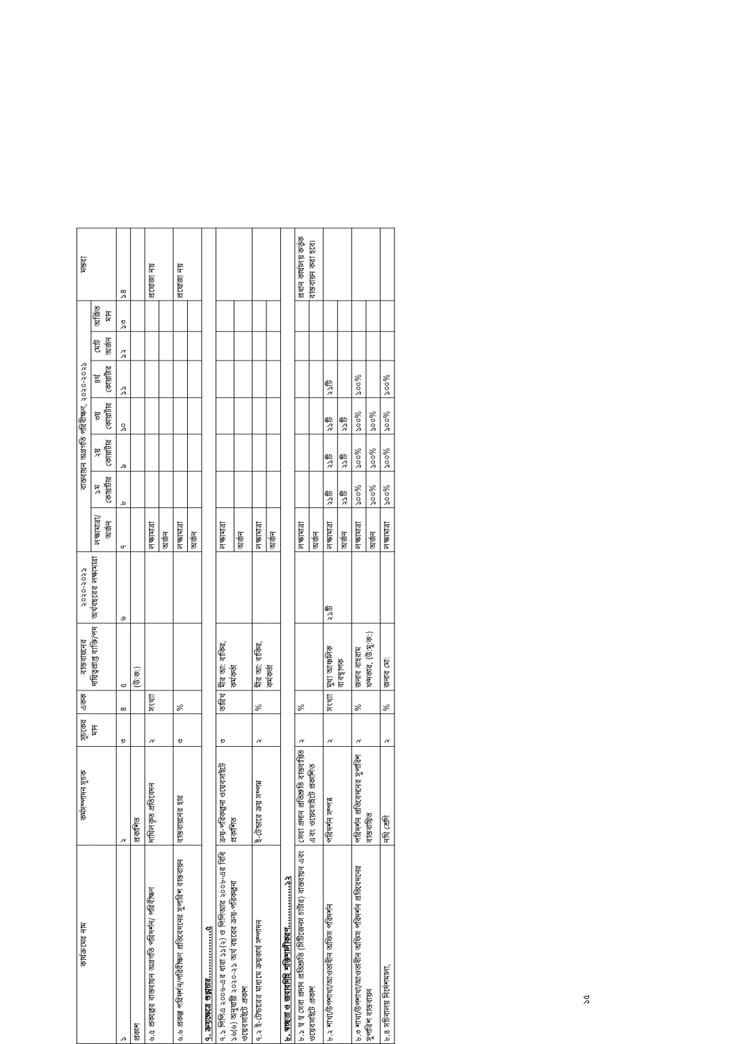| কার্যক্রমের নাম | কর্মসম্পাদন সূচক | সূচকের মান | একক | বাস্তবায়নের দায়িত্বপ্রাপ্ত ব্যক্তি/পদ | ২০২০-২০২১ অর্থবছরের লক্ষ্যমাত্রা | বাস্তবায়ন অগ্রগতি পরিবীক্ষণ, ২০২০-২০২১ | | | | | | | মন্তব্য |
| --- | --- | --- | --- | --- | --- | --- | --- | --- | --- | --- | --- | --- | --- |
| | | | | | | লক্ষ্যমাত্রা/ অর্জন | ১ম কোয়ার্টার | ২য় কোয়ার্টার | ৩য় কোয়ার্টার | ৪র্থ কোয়ার্টার | মোট অর্জন | অর্জিত মান | |
| ১ | ২ | ৩ | ৪ | ৫ | ৬ | ৭ | ৮ | ৯ | ১০ | ১১ | ১২ | ১৩ | ১৪ |
| প্রকাশ | প্রকাশিত | | | (উ:ক:) | | | | | | | | | |
| ৬.৫ প্রকল্পের বাস্তবায়ন অগ্রগতি পরিদর্শন/ পরিবীক্ষণ | দাখিলকৃত প্রতিবেদন | ২ | সংখ্যা | | | লক্ষ্যমাত্রা | | | | | | | প্রযোজ্য নয় |
| | | | | | | অর্জন | | | | | | | |
| ৬.৬ প্রকল্প পরিদর্শন/পরিবীক্ষণ প্রতিবেদনের সুপারিশ বাস্তবায়ন | বাস্তবায়নের হার | ৩ | % | | | লক্ষ্যমাত্রা | | | | | | | প্রযোজ্য নয় |
| | | | | | | অর্জন | | | | | | | |
| ৭. ক্রয়ক্ষেত্রে শুদ্ধাচার.................৫ | | | | | | | | | | | | | |
| ৭.১ পিপিএ ২০০৬-এর ধারা ১১(২) ও পিপিআর ২০০৮-এর বিধি ১৬(৬) অনুযায়ী ২০২০-২১ অর্থ বছরের ক্রয়-পরিকল্পনা ওয়েবসাইটে প্রকাশ | ক্রয়-পরিকল্পনা ওয়েবসাইটে প্রকাশিত | ৩ | তারিখ | মীর আ: বাকির, কর্মকর্তা | | লক্ষ্যমাত্রা | | | | | | | |
| | | | | | | অর্জন | | | | | | | |
| ৭.২ ই-টেন্ডারের মাধ্যমে ক্রয়কার্য সম্পাদন | ই-টেন্ডারে ক্রয় সম্পন্ন | ২ | % | মীর আ: বাকির, কর্মকর্তা | | লক্ষ্যমাত্রা | | | | | | | |
| | | | | | | অর্জন | | | | | | | |
| ৮. স্বচ্ছতা ও জবাবদিহি শক্তিশালীকরণ...............১২ | | | | | | | | | | | | | |
| ৮.১ স্ব স্ব সেবা প্রদান প্রতিশ্রুতি (সিটিজেনস চার্টার) বাস্তবায়ন এবং ওয়েবসাইটে প্রকাশ | সেবা প্রদান প্রতিশ্রুতি বাস্তবায়িত এবং ওয়েবসাইটে প্রকাশিত | ২ | % | | | লক্ষ্যমাত্রা | | | | | | | প্রধান কার্যালয় কর্তৃক বাস্তবায়ন করা হবে। |
| | | | | | | অর্জন | | | | | | | |
| ৮.২ শাখা/উপশাখা/আওতাধীন অফিস পরিদর্শন | পরিদর্শন সম্পন্ন | ২ | সংখ্যা | মুখ্য আঞ্চলিক ব্যবস্থাপক | ২১টি | লক্ষ্যমাত্রা | ২১টি | ২১টি | ২১টি | ২১টি | | | |
| | | | | | | অর্জন | ২১টি | ২১টি | ২১টি | | | | |
| ৮.৩ শাখা/উপশাখা/আওতাধীন অফিস পরিদর্শন প্রতিবেদনের সুপারিশ বাস্তবায়ন | পরিদর্শন প্রতিবেদনের সুপারিশ বাস্তবায়িত | ২ | % | জনাব বাহরাম খন্দকার, (উ:মু:ক:) | | লক্ষ্যমাত্রা | ১০০% | ১০০% | ১০০% | ১০০% | | | |
| | | | | | | অর্জন | ১০০% | ১০০% | ১০০% | | | | |
| ৮.৪ সচিবালয় নির্দেশমালা, | নথি শ্রেণি | ২ | % | জনাব মো: | | লক্ষ্যমাত্রা | ১০০% | ১০০% | ১০০% | ১০০% | | | |
১৫